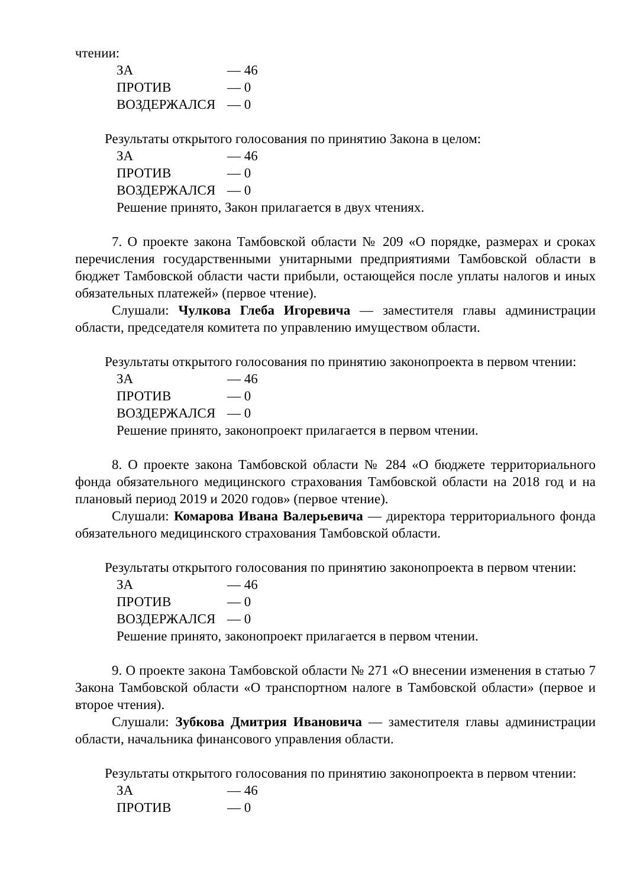чтении:
ЗА — 46
ПРОТИВ — 0
ВОЗДЕРЖАЛСЯ — 0
Результаты открытого голосования по принятию Закона в целом:
ЗА — 46
ПРОТИВ — 0
ВОЗДЕРЖАЛСЯ — 0
Решение принято, Закон прилагается в двух чтениях.
7. О проекте закона Тамбовской области № 209 «О порядке, размерах и сроках перечисления государственными унитарными предприятиями Тамбовской области в бюджет Тамбовской области части прибыли, остающейся после уплаты налогов и иных обязательных платежей» (первое чтение).
Слушали: Чулкова Глеба Игоревича — заместителя главы администрации области, председателя комитета по управлению имуществом области.
Результаты открытого голосования по принятию законопроекта в первом чтении:
ЗА — 46
ПРОТИВ — 0
ВОЗДЕРЖАЛСЯ — 0
Решение принято, законопроект прилагается в первом чтении.
8. О проекте закона Тамбовской области № 284 «О бюджете территориального фонда обязательного медицинского страхования Тамбовской области на 2018 год и на плановый период 2019 и 2020 годов» (первое чтение).
Слушали: Комарова Ивана Валерьевича — директора территориального фонда обязательного медицинского страхования Тамбовской области.
Результаты открытого голосования по принятию законопроекта в первом чтении:
ЗА — 46
ПРОТИВ — 0
ВОЗДЕРЖАЛСЯ — 0
Решение принято, законопроект прилагается в первом чтении.
9. О проекте закона Тамбовской области № 271 «О внесении изменения в статью 7 Закона Тамбовской области «О транспортном налоге в Тамбовской области» (первое и второе чтения).
Слушали: Зубкова Дмитрия Ивановича — заместителя главы администрации области, начальника финансового управления области.
Результаты открытого голосования по принятию законопроекта в первом чтении:
ЗА — 46
ПРОТИВ — 0